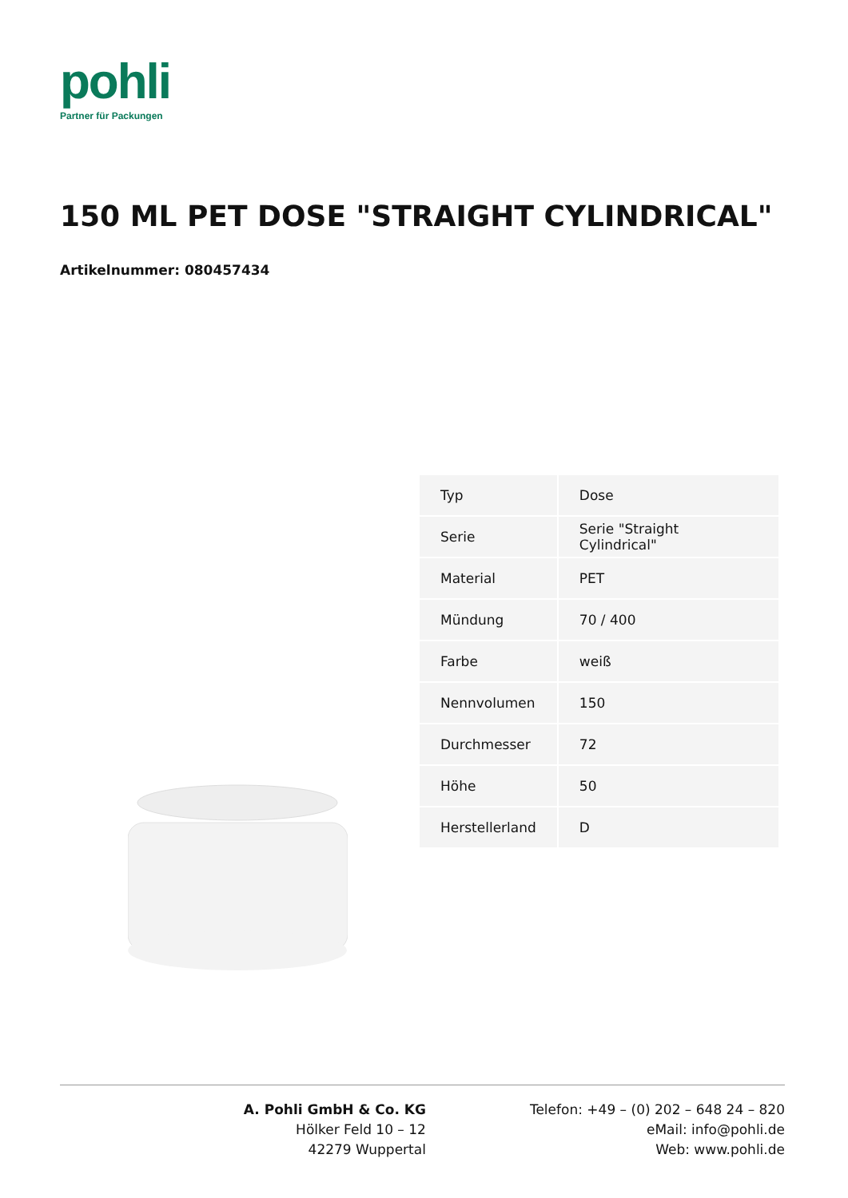pohli
Partner für Packungen
150 ML PET DOSE "STRAIGHT CYLINDRICAL"
Artikelnummer: 080457434
| Typ | Dose |
| Serie | Serie "Straight Cylindrical" |
| Material | PET |
| Mündung | 70 / 400 |
| Farbe | weiß |
| Nennvolumen | 150 |
| Durchmesser | 72 |
| Höhe | 50 |
| Herstellerland | D |
A. Pohli GmbH & Co. KG
Hölker Feld 10 – 12
42279 Wuppertal
Telefon: +49 – (0) 202 – 648 24 – 820
eMail: info@pohli.de
Web: www.pohli.de